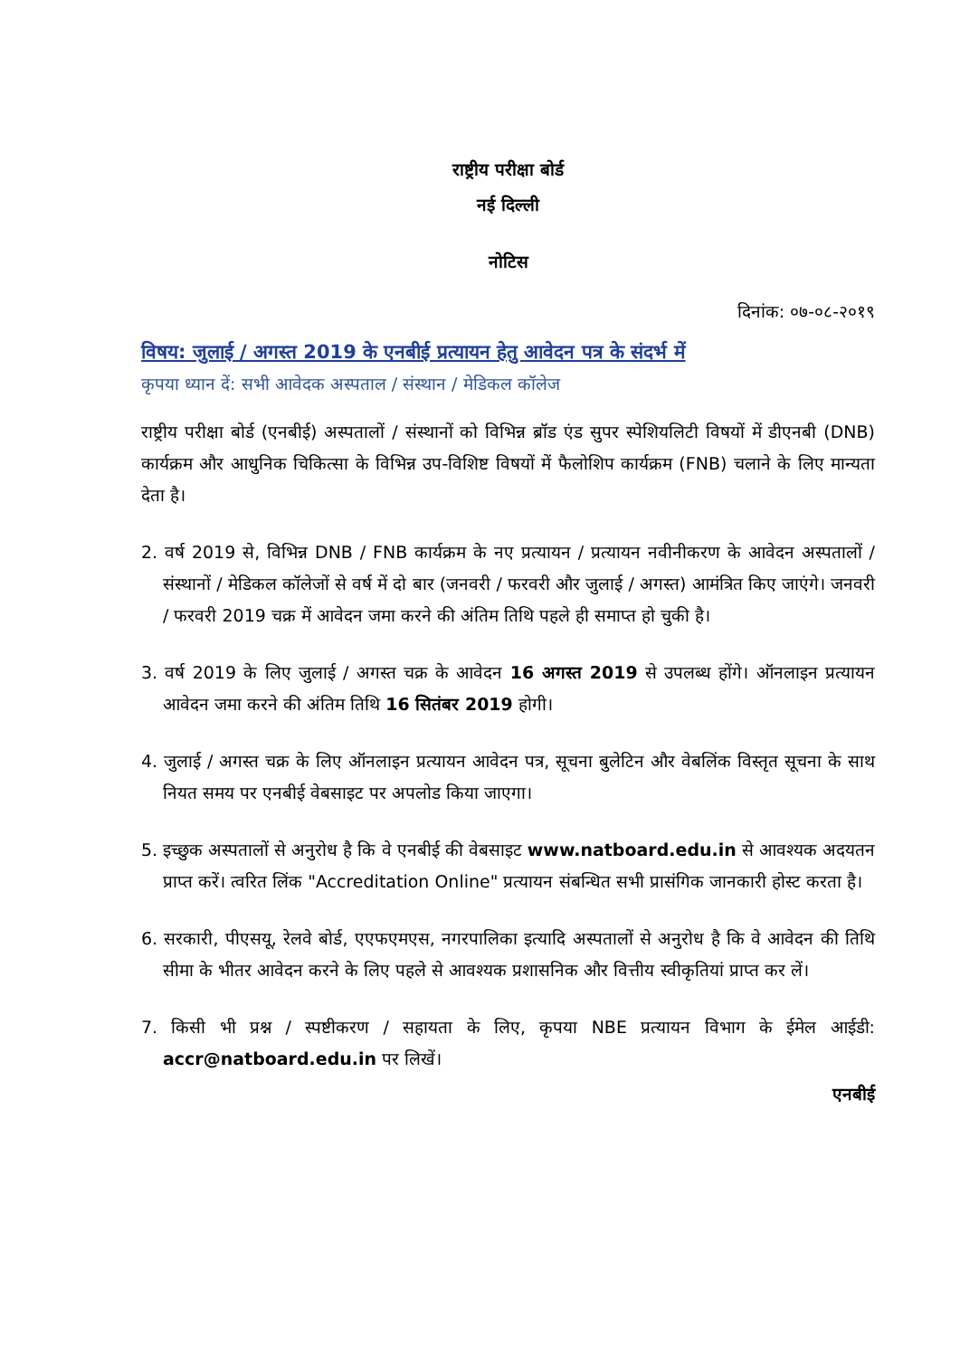राष्ट्रीय परीक्षा बोर्ड
नई दिल्ली
नोटिस
दिनांक: ०७-०८-२०१९
विषय: जुलाई / अगस्त 2019 के एनबीई प्रत्यायन हेतु आवेदन पत्र के संदर्भ में
कृपया ध्यान दें: सभी आवेदक अस्पताल / संस्थान / मेडिकल कॉलेज
राष्ट्रीय परीक्षा बोर्ड (एनबीई) अस्पतालों / संस्थानों को विभिन्न ब्रॉड एंड सुपर स्पेशियलिटी विषयों में डीएनबी (DNB) कार्यक्रम और आधुनिक चिकित्सा के विभिन्न उप-विशिष्ट विषयों में फैलोशिप कार्यक्रम (FNB) चलाने के लिए मान्यता देता है।
2. वर्ष 2019 से, विभिन्न DNB / FNB कार्यक्रम के नए प्रत्यायन / प्रत्यायन नवीनीकरण के आवेदन अस्पतालों / संस्थानों / मेडिकल कॉलेजों से वर्ष में दो बार (जनवरी / फरवरी और जुलाई / अगस्त) आमंत्रित किए जाएंगे। जनवरी / फरवरी 2019 चक्र में आवेदन जमा करने की अंतिम तिथि पहले ही समाप्त हो चुकी है।
3. वर्ष 2019 के लिए जुलाई / अगस्त चक्र के आवेदन 16 अगस्त 2019 से उपलब्ध होंगे। ऑनलाइन प्रत्यायन आवेदन जमा करने की अंतिम तिथि 16 सितंबर 2019 होगी।
4. जुलाई / अगस्त चक्र के लिए ऑनलाइन प्रत्यायन आवेदन पत्र, सूचना बुलेटिन और वेबलिंक विस्तृत सूचना के साथ नियत समय पर एनबीई वेबसाइट पर अपलोड किया जाएगा।
5. इच्छुक अस्पतालों से अनुरोध है कि वे एनबीई की वेबसाइट www.natboard.edu.in से आवश्यक अदयतन प्राप्त करें। त्वरित लिंक "Accreditation Online" प्रत्यायन संबन्धित सभी प्रासंगिक जानकारी होस्ट करता है।
6. सरकारी, पीएसयू, रेलवे बोर्ड, एएफएमएस, नगरपालिका इत्यादि अस्पतालों से अनुरोध है कि वे आवेदन की तिथि सीमा के भीतर आवेदन करने के लिए पहले से आवश्यक प्रशासनिक और वित्तीय स्वीकृतियां प्राप्त कर लें।
7. किसी भी प्रश्न / स्पष्टीकरण / सहायता के लिए, कृपया NBE प्रत्यायन विभाग के ईमेल आईडी: accr@natboard.edu.in पर लिखें।
एनबीई